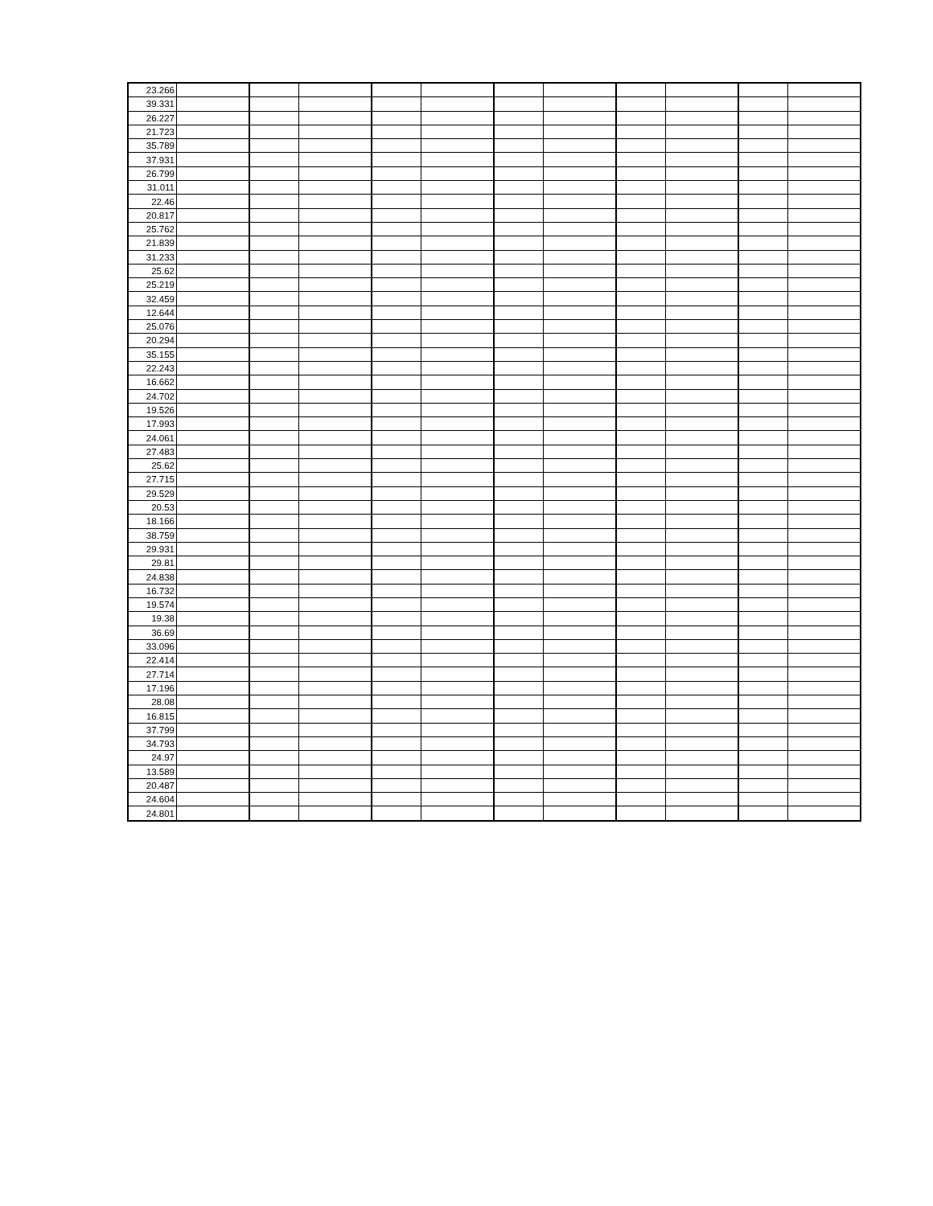| 23.266 | | | | | | | | | | | |
| 39.331 | | | | | | | | | | | |
| 26.227 | | | | | | | | | | | |
| 21.723 | | | | | | | | | | | |
| 35.789 | | | | | | | | | | | |
| 37.931 | | | | | | | | | | | |
| 26.799 | | | | | | | | | | | |
| 31.011 | | | | | | | | | | | |
| 22.46 | | | | | | | | | | | |
| 20.817 | | | | | | | | | | | |
| 25.762 | | | | | | | | | | | |
| 21.839 | | | | | | | | | | | |
| 31.233 | | | | | | | | | | | |
| 25.62 | | | | | | | | | | | |
| 25.219 | | | | | | | | | | | |
| 32.459 | | | | | | | | | | | |
| 12.644 | | | | | | | | | | | |
| 25.076 | | | | | | | | | | | |
| 20.294 | | | | | | | | | | | |
| 35.155 | | | | | | | | | | | |
| 22.243 | | | | | | | | | | | |
| 16.662 | | | | | | | | | | | |
| 24.702 | | | | | | | | | | | |
| 19.526 | | | | | | | | | | | |
| 17.993 | | | | | | | | | | | |
| 24.061 | | | | | | | | | | | |
| 27.483 | | | | | | | | | | | |
| 25.62 | | | | | | | | | | | |
| 27.715 | | | | | | | | | | | |
| 29.529 | | | | | | | | | | | |
| 20.53 | | | | | | | | | | | |
| 18.166 | | | | | | | | | | | |
| 38.759 | | | | | | | | | | | |
| 29.931 | | | | | | | | | | | |
| 29.81 | | | | | | | | | | | |
| 24.838 | | | | | | | | | | | |
| 16.732 | | | | | | | | | | | |
| 19.574 | | | | | | | | | | | |
| 19.38 | | | | | | | | | | | |
| 36.69 | | | | | | | | | | | |
| 33.096 | | | | | | | | | | | |
| 22.414 | | | | | | | | | | | |
| 27.714 | | | | | | | | | | | |
| 17.196 | | | | | | | | | | | |
| 28.08 | | | | | | | | | | | |
| 16.815 | | | | | | | | | | | |
| 37.799 | | | | | | | | | | | |
| 34.793 | | | | | | | | | | | |
| 24.97 | | | | | | | | | | | |
| 13.589 | | | | | | | | | | | |
| 20.487 | | | | | | | | | | | |
| 24.604 | | | | | | | | | | | |
| 24.801 | | | | | | | | | | | |